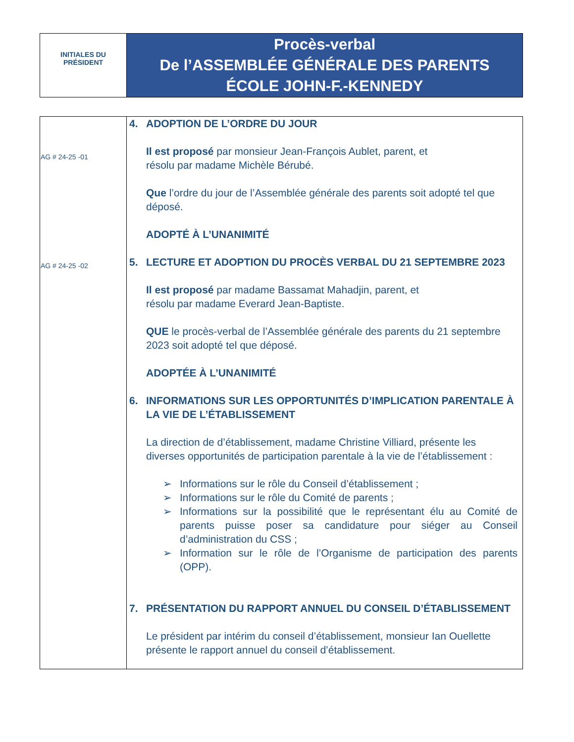| INITIALES DU PRÉSIDENT | Procès-verbal De l’ASSEMBLÉE GÉNÉRALE DES PARENTS ÉCOLE JOHN-F.-KENNEDY |
| AG # 24-25 -01 AG # 24-25 -02 | 4. ADOPTION DE L’ORDRE DU JOUR Il est proposé par monsieur Jean-François Aublet, parent, et résolu par madame Michèle Bérubé. Que l’ordre du jour de l’Assemblée générale des parents soit adopté tel que déposé. ADOPTÉ À L’UNANIMITÉ 5. LECTURE ET ADOPTION DU PROCÈS VERBAL DU 21 SEPTEMBRE 2023 Il est proposé par madame Bassamat Mahadjin, parent, et résolu par madame Everard Jean-Baptiste. QUE le procès-verbal de l’Assemblée générale des parents du 21 septembre 2023 soit adopté tel que déposé. ADOPTÉE À L’UNANIMITÉ 6. INFORMATIONS SUR LES OPPORTUNITÉS D’IMPLICATION PARENTALE À LA VIE DE L’ÉTABLISSEMENT La direction de d’établissement, madame Christine Villiard, présente les diverses opportunités de participation parentale à la vie de l’établissement : ➢ Informations sur le rôle du Conseil d’établissement ; ➢ Informations sur le rôle du Comité de parents ; ➢ Informations sur la possibilité que le représentant élu au Comité de parents puisse poser sa candidature pour siéger au Conseil d’administration du CSS ; ➢ Information sur le rôle de l’Organisme de participation des parents (OPP). 7. PRÉSENTATION DU RAPPORT ANNUEL DU CONSEIL D’ÉTABLISSEMENT Le président par intérim du conseil d’établissement, monsieur Ian Ouellette présente le rapport annuel du conseil d’établissement. |